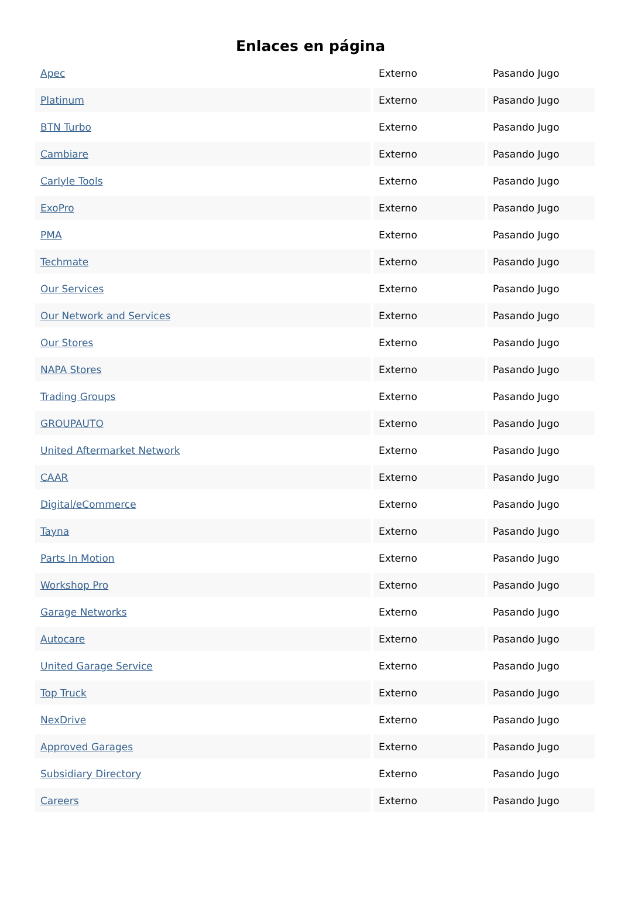Enlaces en página
| Apec | Externo | Pasando Jugo |
| Platinum | Externo | Pasando Jugo |
| BTN Turbo | Externo | Pasando Jugo |
| Cambiare | Externo | Pasando Jugo |
| Carlyle Tools | Externo | Pasando Jugo |
| ExoPro | Externo | Pasando Jugo |
| PMA | Externo | Pasando Jugo |
| Techmate | Externo | Pasando Jugo |
| Our Services | Externo | Pasando Jugo |
| Our Network and Services | Externo | Pasando Jugo |
| Our Stores | Externo | Pasando Jugo |
| NAPA Stores | Externo | Pasando Jugo |
| Trading Groups | Externo | Pasando Jugo |
| GROUPAUTO | Externo | Pasando Jugo |
| United Aftermarket Network | Externo | Pasando Jugo |
| CAAR | Externo | Pasando Jugo |
| Digital/eCommerce | Externo | Pasando Jugo |
| Tayna | Externo | Pasando Jugo |
| Parts In Motion | Externo | Pasando Jugo |
| Workshop Pro | Externo | Pasando Jugo |
| Garage Networks | Externo | Pasando Jugo |
| Autocare | Externo | Pasando Jugo |
| United Garage Service | Externo | Pasando Jugo |
| Top Truck | Externo | Pasando Jugo |
| NexDrive | Externo | Pasando Jugo |
| Approved Garages | Externo | Pasando Jugo |
| Subsidiary Directory | Externo | Pasando Jugo |
| Careers | Externo | Pasando Jugo |